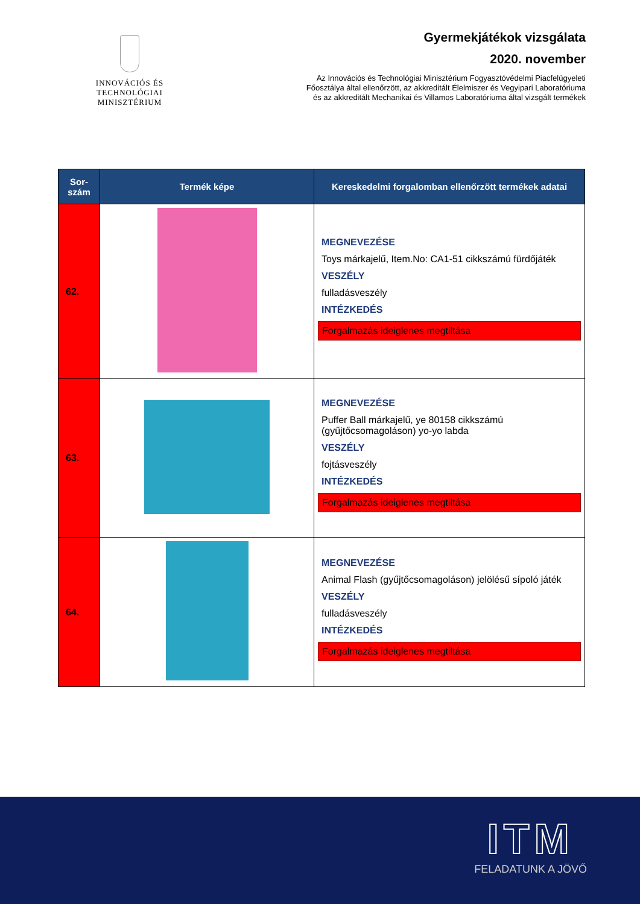INNOVÁCIÓS ÉS TECHNOLÓGIAI
MINISZTÉRIUM
Gyermekjátékok vizsgálata
2020. november
Az Innovációs és Technológiai Minisztérium Fogyasztóvédelmi Piacfelügyeleti
Főosztálya által ellenőrzött, az akkreditált Élelmiszer és Vegyipari Laboratóriuma
és az akkreditált Mechanikai és Villamos Laboratóriuma által vizsgált termékek
| Sor- szám | Termék képe | Kereskedelmi forgalomban ellenőrzött termékek adatai |
| --- | --- | --- |
| 62. | | MEGNEVEZÉSE Toys márkajelű, Item.No: CA1-51 cikkszámú fürdőjáték VESZÉLY fulladásveszély INTÉZKEDÉS Forgalmazás ideiglenes megtiltása |
| 63. | | MEGNEVEZÉSE Puffer Ball márkajelű, ye 80158 cikkszámú (gyűjtőcsomagoláson) yo-yo labda VESZÉLY fojtásveszély INTÉZKEDÉS Forgalmazás ideiglenes megtiltása |
| 64. | | MEGNEVEZÉSE Animal Flash (gyűjtőcsomagoláson) jelölésű sípoló játék VESZÉLY fulladásveszély INTÉZKEDÉS Forgalmazás ideiglenes megtiltása |
ITM
FELADATUNK A JÖVŐ